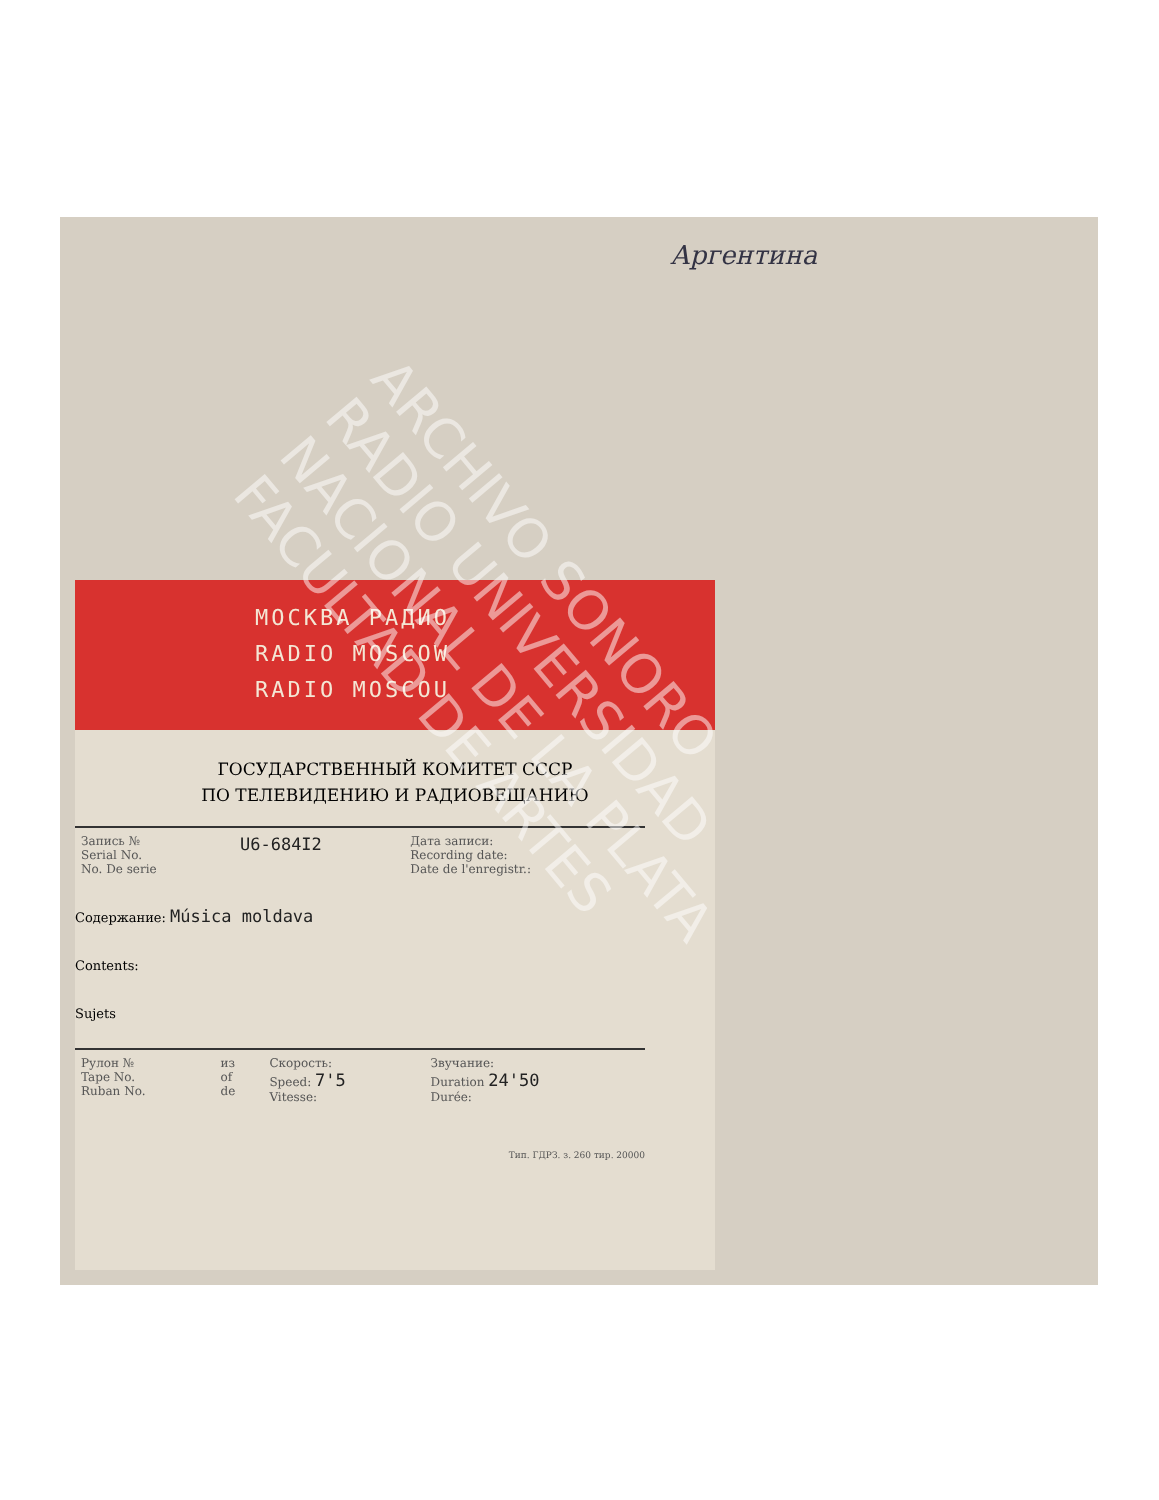Аргентина
МОСКВА РАДИО
RADIO MOSCOW
RADIO MOSCOU
ГОСУДАРСТВЕННЫЙ КОМИТЕТ СССР
ПО ТЕЛЕВИДЕНИЮ И РАДИОВЕЩАНИЮ
| Запись № Serial No. No. De serie | U6-684I2 | Дата записи: Recording date: Date de l'enregistr.: |
Содержание: Música moldava
Contents:
Sujets
| Рулон № Tape No. Ruban No. | из of de | Скорость: Speed: 7'5 Vitesse: | Звучание: Duration 24'50 Durée: |
Тип. ГДРЗ. з. 260 тир. 20000
ARCHIVO SONORO
RADIO UNIVERSIDAD
NACIONAL DE LA PLATA
FACULTAD DE ARTES